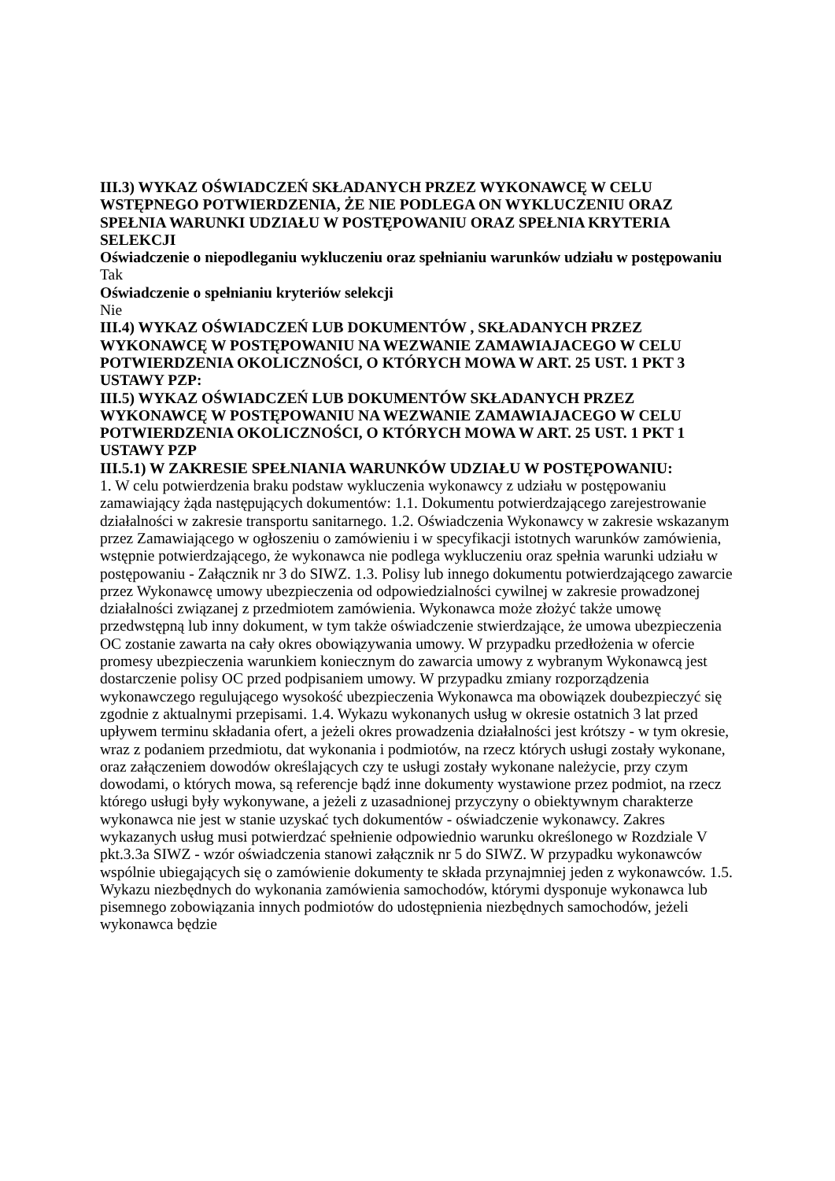III.3) WYKAZ OŚWIADCZEŃ SKŁADANYCH PRZEZ WYKONAWCĘ W CELU WSTĘPNEGO POTWIERDZENIA, ŻE NIE PODLEGA ON WYKLUCZENIU ORAZ SPEŁNIA WARUNKI UDZIAŁU W POSTĘPOWANIU ORAZ SPEŁNIA KRYTERIA SELEKCJI
Oświadczenie o niepodleganiu wykluczeniu oraz spełnianiu warunków udziału w postępowaniu
Tak
Oświadczenie o spełnianiu kryteriów selekcji
Nie
III.4) WYKAZ OŚWIADCZEŃ LUB DOKUMENTÓW , SKŁADANYCH PRZEZ WYKONAWCĘ W POSTĘPOWANIU NA WEZWANIE ZAMAWIAJACEGO W CELU POTWIERDZENIA OKOLICZNOŚCI, O KTÓRYCH MOWA W ART. 25 UST. 1 PKT 3 USTAWY PZP:
III.5) WYKAZ OŚWIADCZEŃ LUB DOKUMENTÓW SKŁADANYCH PRZEZ WYKONAWCĘ W POSTĘPOWANIU NA WEZWANIE ZAMAWIAJACEGO W CELU POTWIERDZENIA OKOLICZNOŚCI, O KTÓRYCH MOWA W ART. 25 UST. 1 PKT 1 USTAWY PZP
III.5.1) W ZAKRESIE SPEŁNIANIA WARUNKÓW UDZIAŁU W POSTĘPOWANIU:
1. W celu potwierdzenia braku podstaw wykluczenia wykonawcy z udziału w postępowaniu zamawiający żąda następujących dokumentów: 1.1. Dokumentu potwierdzającego zarejestrowanie działalności w zakresie transportu sanitarnego. 1.2. Oświadczenia Wykonawcy w zakresie wskazanym przez Zamawiającego w ogłoszeniu o zamówieniu i w specyfikacji istotnych warunków zamówienia, wstępnie potwierdzającego, że wykonawca nie podlega wykluczeniu oraz spełnia warunki udziału w postępowaniu - Załącznik nr 3 do SIWZ. 1.3. Polisy lub innego dokumentu potwierdzającego zawarcie przez Wykonawcę umowy ubezpieczenia od odpowiedzialności cywilnej w zakresie prowadzonej działalności związanej z przedmiotem zamówienia. Wykonawca może złożyć także umowę przedwstępną lub inny dokument, w tym także oświadczenie stwierdzające, że umowa ubezpieczenia OC zostanie zawarta na cały okres obowiązywania umowy. W przypadku przedłożenia w ofercie promesy ubezpieczenia warunkiem koniecznym do zawarcia umowy z wybranym Wykonawcą jest dostarczenie polisy OC przed podpisaniem umowy. W przypadku zmiany rozporządzenia wykonawczego regulującego wysokość ubezpieczenia Wykonawca ma obowiązek doubezpieczyć się zgodnie z aktualnymi przepisami. 1.4. Wykazu wykonanych usług w okresie ostatnich 3 lat przed upływem terminu składania ofert, a jeżeli okres prowadzenia działalności jest krótszy - w tym okresie, wraz z podaniem przedmiotu, dat wykonania i podmiotów, na rzecz których usługi zostały wykonane, oraz załączeniem dowodów określających czy te usługi zostały wykonane należycie, przy czym dowodami, o których mowa, są referencje bądź inne dokumenty wystawione przez podmiot, na rzecz którego usługi były wykonywane, a jeżeli z uzasadnionej przyczyny o obiektywnym charakterze wykonawca nie jest w stanie uzyskać tych dokumentów - oświadczenie wykonawcy. Zakres wykazanych usług musi potwierdzać spełnienie odpowiednio warunku określonego w Rozdziale V pkt.3.3a SIWZ - wzór oświadczenia stanowi załącznik nr 5 do SIWZ. W przypadku wykonawców wspólnie ubiegających się o zamówienie dokumenty te składa przynajmniej jeden z wykonawców. 1.5. Wykazu niezbędnych do wykonania zamówienia samochodów, którymi dysponuje wykonawca lub pisemnego zobowiązania innych podmiotów do udostępnienia niezbędnych samochodów, jeżeli wykonawca będzie